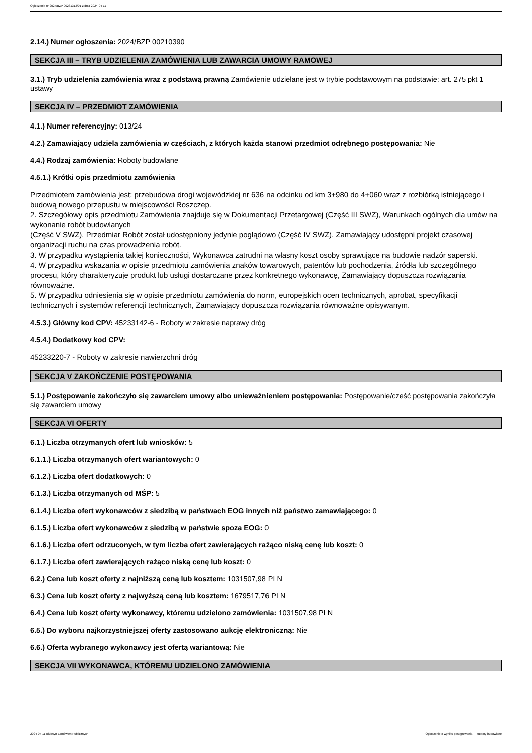Ogłoszenie nr 2024/BZP 00281313/01 z dnia 2024-04-11
2.14.) Numer ogłoszenia: 2024/BZP 00210390
SEKCJA III – TRYB UDZIELENIA ZAMÓWIENIA LUB ZAWARCIA UMOWY RAMOWEJ
3.1.) Tryb udzielenia zamówienia wraz z podstawą prawną Zamówienie udzielane jest w trybie podstawowym na podstawie: art. 275 pkt 1 ustawy
SEKCJA IV – PRZEDMIOT ZAMÓWIENIA
4.1.) Numer referencyjny: 013/24
4.2.) Zamawiający udziela zamówienia w częściach, z których każda stanowi przedmiot odrębnego postępowania: Nie
4.4.) Rodzaj zamówienia: Roboty budowlane
4.5.1.) Krótki opis przedmiotu zamówienia
Przedmiotem zamówienia jest: przebudowa drogi wojewódzkiej nr 636 na odcinku od km 3+980 do 4+060 wraz z rozbiórką istniejącego i budową nowego przepustu w miejscowości Roszczep.
2. Szczegółowy opis przedmiotu Zamówienia znajduje się w Dokumentacji Przetargowej (Część III SWZ), Warunkach ogólnych dla umów na wykonanie robót budowlanych
(Część V SWZ). Przedmiar Robót został udostępniony jedynie poglądowo (Część IV SWZ). Zamawiający udostępni projekt czasowej organizacji ruchu na czas prowadzenia robót.
3. W przypadku wystąpienia takiej konieczności, Wykonawca zatrudni na własny koszt osoby sprawujące na budowie nadzór saperski.
4. W przypadku wskazania w opisie przedmiotu zamówienia znaków towarowych, patentów lub pochodzenia, źródła lub szczególnego procesu, który charakteryzuje produkt lub usługi dostarczane przez konkretnego wykonawcę, Zamawiający dopuszcza rozwiązania równoważne.
5. W przypadku odniesienia się w opisie przedmiotu zamówienia do norm, europejskich ocen technicznych, aprobat, specyfikacji technicznych i systemów referencji technicznych, Zamawiający dopuszcza rozwiązania równoważne opisywanym.
4.5.3.) Główny kod CPV: 45233142-6 - Roboty w zakresie naprawy dróg
4.5.4.) Dodatkowy kod CPV:
45233220-7 - Roboty w zakresie nawierzchni dróg
SEKCJA V ZAKOŃCZENIE POSTĘPOWANIA
5.1.) Postępowanie zakończyło się zawarciem umowy albo unieważnieniem postępowania: Postępowanie/cześć postępowania zakończyła się zawarciem umowy
SEKCJA VI OFERTY
6.1.) Liczba otrzymanych ofert lub wniosków: 5
6.1.1.) Liczba otrzymanych ofert wariantowych: 0
6.1.2.) Liczba ofert dodatkowych: 0
6.1.3.) Liczba otrzymanych od MŚP: 5
6.1.4.) Liczba ofert wykonawców z siedzibą w państwach EOG innych niż państwo zamawiającego: 0
6.1.5.) Liczba ofert wykonawców z siedzibą w państwie spoza EOG: 0
6.1.6.) Liczba ofert odrzuconych, w tym liczba ofert zawierających rażąco niską cenę lub koszt: 0
6.1.7.) Liczba ofert zawierających rażąco niską cenę lub koszt: 0
6.2.) Cena lub koszt oferty z najniższą ceną lub kosztem: 1031507,98 PLN
6.3.) Cena lub koszt oferty z najwyższą ceną lub kosztem: 1679517,76 PLN
6.4.) Cena lub koszt oferty wykonawcy, któremu udzielono zamówienia: 1031507,98 PLN
6.5.) Do wyboru najkorzystniejszej oferty zastosowano aukcję elektroniczną: Nie
6.6.) Oferta wybranego wykonawcy jest ofertą wariantową: Nie
SEKCJA VII WYKONAWCA, KTÓREMU UDZIELONO ZAMÓWIENIA
2024-04-11 Biuletyn Zamówień Publicznych Ogłoszenie o wyniku postępowania - - Roboty budowlane